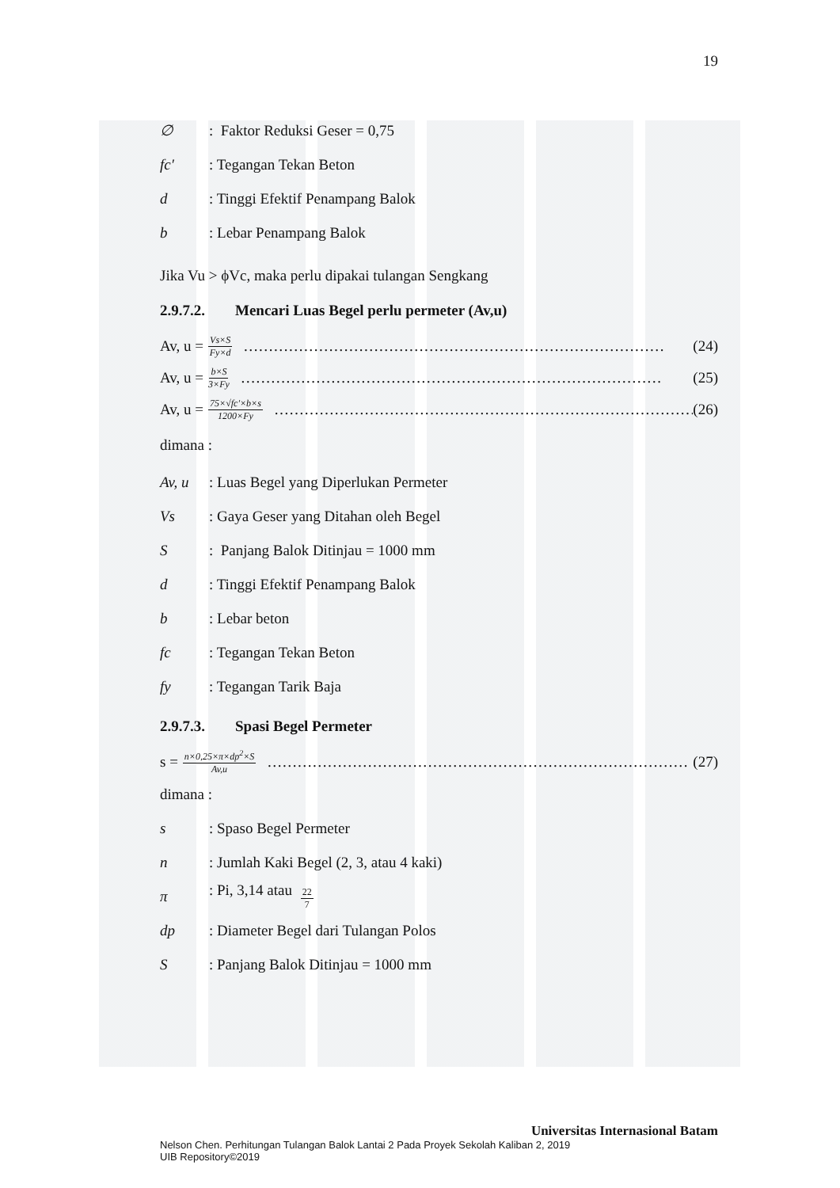19
∅: Faktor Reduksi Geser = 0,75
fc′: Tegangan Tekan Beton
d: Tinggi Efektif Penampang Balok
b: Lebar Penampang Balok
Jika Vu > ϕVc, maka perlu dipakai tulangan Sengkang
2.9.7.2. Mencari Luas Begel perlu permeter (Av,u)
Av, u = Vs×S Fy×d ………………………………………………………………………… (24)
Av, u = b×S 3×Fy ………………………………………………………………………… (25)
Av, u = 75×√fc′×b×s 1200×Fy ………………………………………………………………………… (26)
dimana :
Av, u: Luas Begel yang Diperlukan Permeter
Vs: Gaya Geser yang Ditahan oleh Begel
S: Panjang Balok Ditinjau = 1000 mm
d: Tinggi Efektif Penampang Balok
b: Lebar beton
fc: Tegangan Tekan Beton
fy: Tegangan Tarik Baja
2.9.7.3. Spasi Begel Permeter
s = n×0,25×π×dp<sup>2</sup>×S Av,u ………………………………………………………………………… (27)
dimana :
s: Spaso Begel Permeter
n: Jumlah Kaki Begel (2, 3, atau 4 kaki)
π: Pi, 3,14 atau 22 7
dp: Diameter Begel dari Tulangan Polos
S: Panjang Balok Ditinjau = 1000 mm
Universitas Internasional Batam
Nelson Chen. Perhitungan Tulangan Balok Lantai 2 Pada Proyek Sekolah Kaliban 2, 2019
UIB Repository©2019